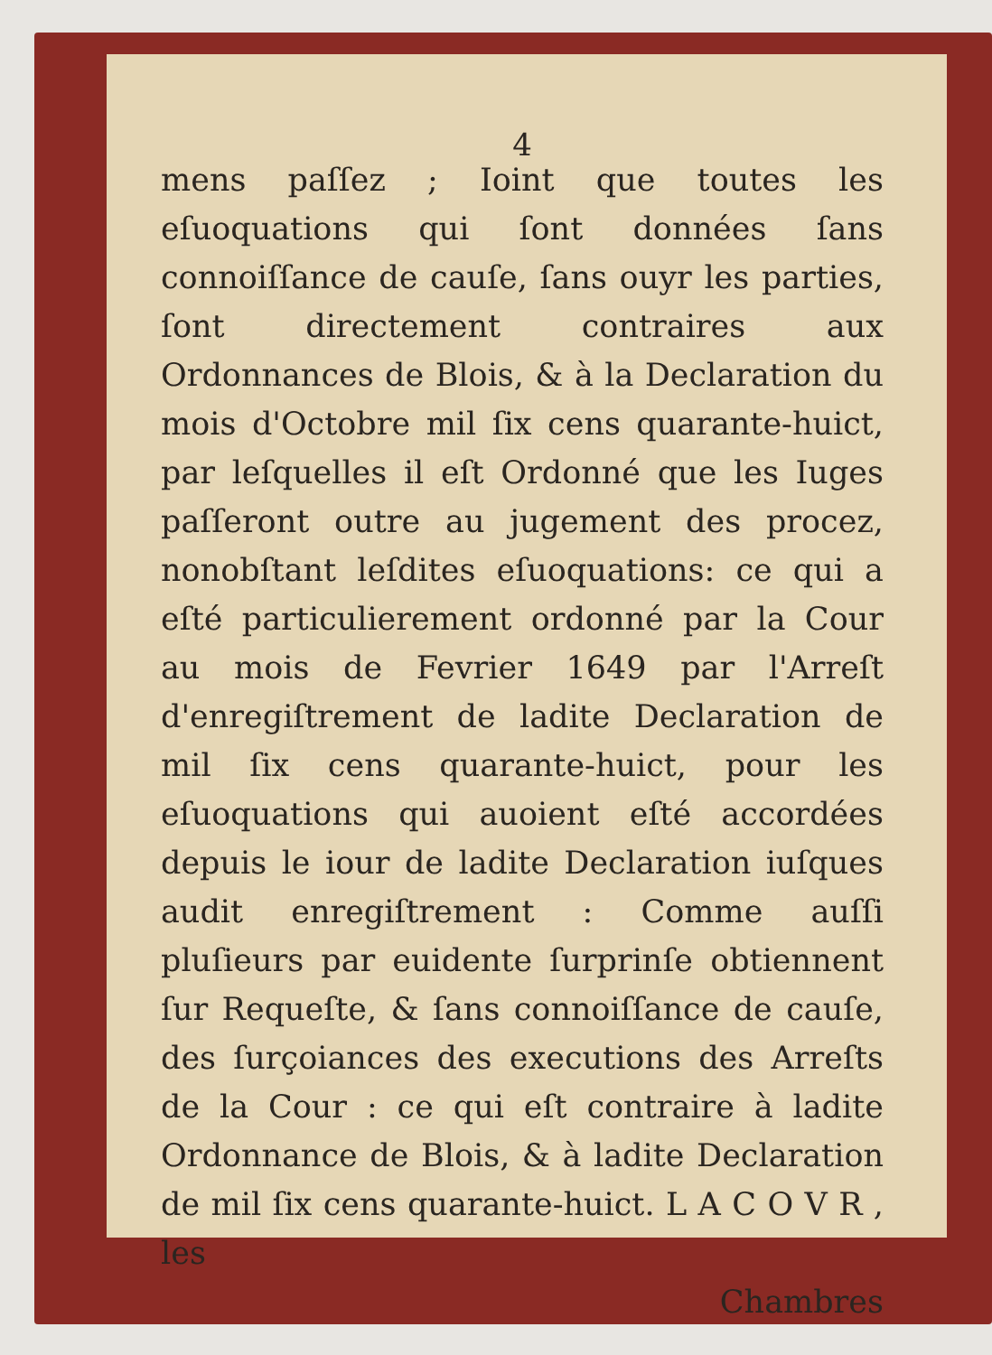4
mens paſſez ; Ioint que toutes les eſuoquations qui ſont données ſans connoiſſance de cauſe, ſans ouyr les parties, ſont directement contraires aux Ordonnances de Blois, & à la Declaration du mois d'Octobre mil ſix cens quarante-huict, par leſquelles il eſt Ordonné que les Iuges paſſeront outre au jugement des procez, nonobſtant leſdites eſuoquations: ce qui a eſté particulierement ordonné par la Cour au mois de Fevrier 1649 par l'Arreſt d'enregiſtrement de ladite Declaration de mil ſix cens quarante-huict, pour les eſuoquations qui auoient eſté accordées depuis le iour de ladite Declaration iuſques audit enregiſtrement : Comme auſſi pluſieurs par euidente ſurprinſe obtiennent ſur Requeſte, & ſans connoiſſance de cauſe, des ſurçoiances des executions des Arreſts de la Cour : ce qui eſt contraire à ladite Ordonnance de Blois, & à ladite Declaration de mil ſix cens quarante-huict. L A C O V R , les
Chambres